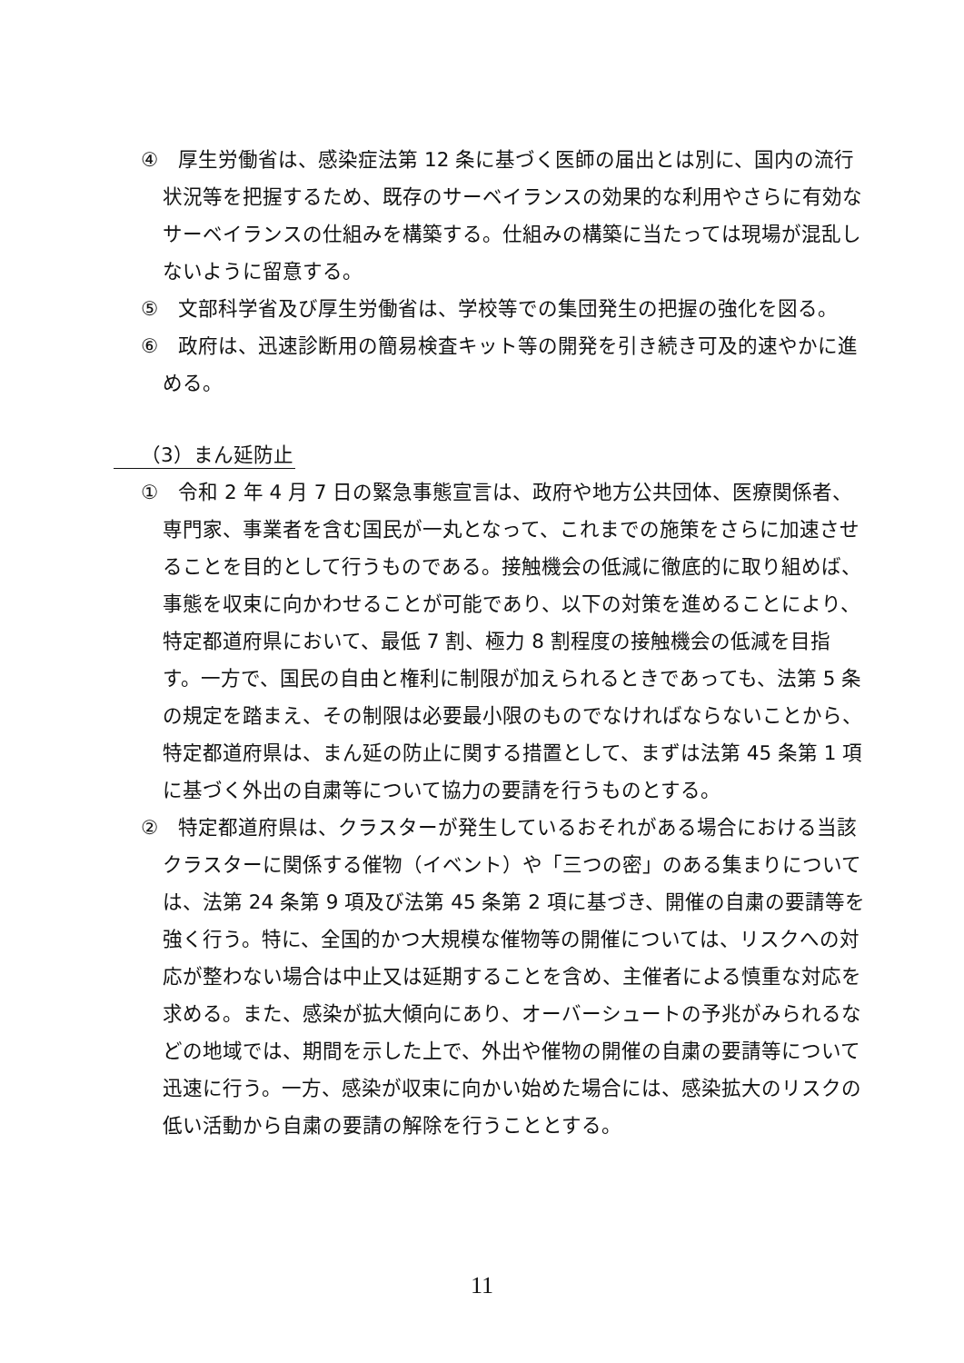④　厚生労働省は、感染症法第 12 条に基づく医師の届出とは別に、国内の流行状況等を把握するため、既存のサーベイランスの効果的な利用やさらに有効なサーベイランスの仕組みを構築する。仕組みの構築に当たっては現場が混乱しないように留意する。
⑤　文部科学省及び厚生労働省は、学校等での集団発生の把握の強化を図る。
⑥　政府は、迅速診断用の簡易検査キット等の開発を引き続き可及的速やかに進める。
（3）まん延防止
①　令和 2 年 4 月 7 日の緊急事態宣言は、政府や地方公共団体、医療関係者、専門家、事業者を含む国民が一丸となって、これまでの施策をさらに加速させることを目的として行うものである。接触機会の低減に徹底的に取り組めば、事態を収束に向かわせることが可能であり、以下の対策を進めることにより、特定都道府県において、最低 7 割、極力 8 割程度の接触機会の低減を目指す。一方で、国民の自由と権利に制限が加えられるときであっても、法第 5 条の規定を踏まえ、その制限は必要最小限のものでなければならないことから、特定都道府県は、まん延の防止に関する措置として、まずは法第 45 条第 1 項に基づく外出の自粛等について協力の要請を行うものとする。
②　特定都道府県は、クラスターが発生しているおそれがある場合における当該クラスターに関係する催物（イベント）や「三つの密」のある集まりについては、法第 24 条第 9 項及び法第 45 条第 2 項に基づき、開催の自粛の要請等を強く行う。特に、全国的かつ大規模な催物等の開催については、リスクへの対応が整わない場合は中止又は延期することを含め、主催者による慎重な対応を求める。また、感染が拡大傾向にあり、オーバーシュートの予兆がみられるなどの地域では、期間を示した上で、外出や催物の開催の自粛の要請等について迅速に行う。一方、感染が収束に向かい始めた場合には、感染拡大のリスクの低い活動から自粛の要請の解除を行うこととする。
11